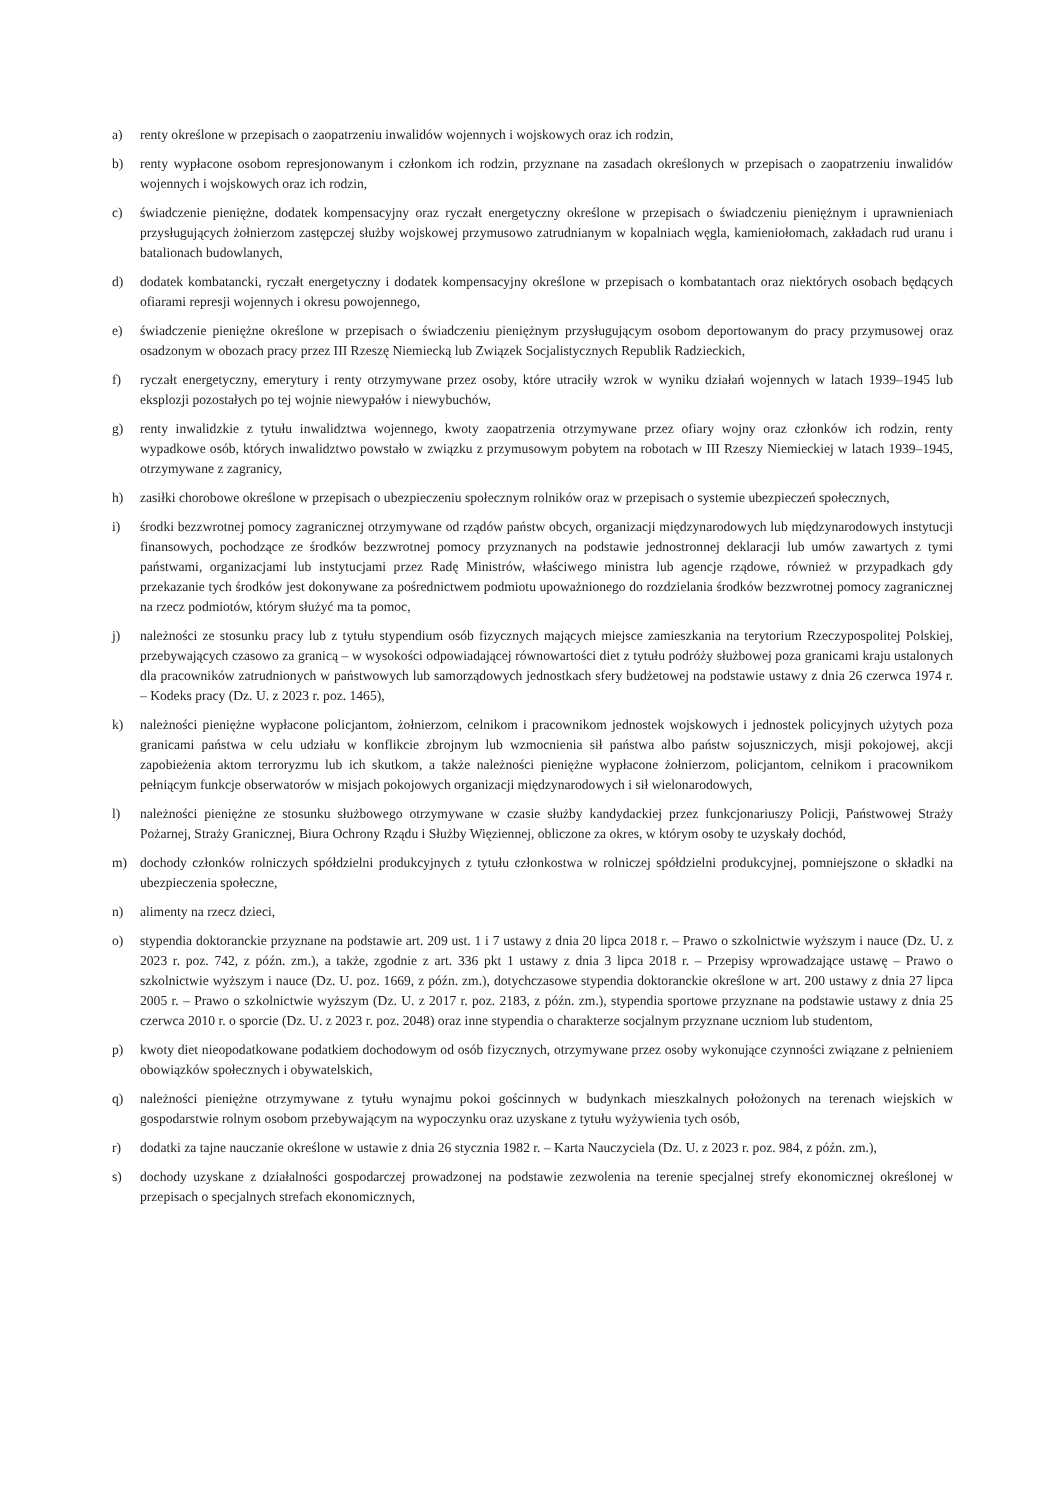a) renty określone w przepisach o zaopatrzeniu inwalidów wojennych i wojskowych oraz ich rodzin,
b) renty wypłacone osobom represjonowanym i członkom ich rodzin, przyznane na zasadach określonych w przepisach o zaopatrzeniu inwalidów wojennych i wojskowych oraz ich rodzin,
c) świadczenie pieniężne, dodatek kompensacyjny oraz ryczałt energetyczny określone w przepisach o świadczeniu pieniężnym i uprawnieniach przysługujących żołnierzom zastępczej służby wojskowej przymusowo zatrudnianym w kopalniach węgla, kamieniołomach, zakładach rud uranu i batalionach budowlanych,
d) dodatek kombatancki, ryczałt energetyczny i dodatek kompensacyjny określone w przepisach o kombatantach oraz niektórych osobach będących ofiarami represji wojennych i okresu powojennego,
e) świadczenie pieniężne określone w przepisach o świadczeniu pieniężnym przysługującym osobom deportowanym do pracy przymusowej oraz osadzonym w obozach pracy przez III Rzeszę Niemiecką lub Związek Socjalistycznych Republik Radzieckich,
f) ryczałt energetyczny, emerytury i renty otrzymywane przez osoby, które utraciły wzrok w wyniku działań wojennych w latach 1939–1945 lub eksplozji pozostałych po tej wojnie niewypałów i niewybuchów,
g) renty inwalidzkie z tytułu inwalidztwa wojennego, kwoty zaopatrzenia otrzymywane przez ofiary wojny oraz członków ich rodzin, renty wypadkowe osób, których inwalidztwo powstało w związku z przymusowym pobytem na robotach w III Rzeszy Niemieckiej w latach 1939–1945, otrzymywane z zagranicy,
h) zasiłki chorobowe określone w przepisach o ubezpieczeniu społecznym rolników oraz w przepisach o systemie ubezpieczeń społecznych,
i) środki bezzwrotnej pomocy zagranicznej otrzymywane od rządów państw obcych, organizacji międzynarodowych lub międzynarodowych instytucji finansowych, pochodzące ze środków bezzwrotnej pomocy przyznanych na podstawie jednostronnej deklaracji lub umów zawartych z tymi państwami, organizacjami lub instytucjami przez Radę Ministrów, właściwego ministra lub agencje rządowe, również w przypadkach gdy przekazanie tych środków jest dokonywane za pośrednictwem podmiotu upoważnionego do rozdzielania środków bezzwrotnej pomocy zagranicznej na rzecz podmiotów, którym służyć ma ta pomoc,
j) należności ze stosunku pracy lub z tytułu stypendium osób fizycznych mających miejsce zamieszkania na terytorium Rzeczypospolitej Polskiej, przebywających czasowo za granicą – w wysokości odpowiadającej równowartości diet z tytułu podróży służbowej poza granicami kraju ustalonych dla pracowników zatrudnionych w państwowych lub samorządowych jednostkach sfery budżetowej na podstawie ustawy z dnia 26 czerwca 1974 r. – Kodeks pracy (Dz. U. z 2023 r. poz. 1465),
k) należności pieniężne wypłacone policjantom, żołnierzom, celnikom i pracownikom jednostek wojskowych i jednostek policyjnych użytych poza granicami państwa w celu udziału w konflikcie zbrojnym lub wzmocnienia sił państwa albo państw sojuszniczych, misji pokojowej, akcji zapobieżenia aktom terroryzmu lub ich skutkom, a także należności pieniężne wypłacone żołnierzom, policjantom, celnikom i pracownikom pełniącym funkcje obserwatorów w misjach pokojowych organizacji międzynarodowych i sił wielonarodowych,
l) należności pieniężne ze stosunku służbowego otrzymywane w czasie służby kandydackiej przez funkcjonariuszy Policji, Państwowej Straży Pożarnej, Straży Granicznej, Biura Ochrony Rządu i Służby Więziennej, obliczone za okres, w którym osoby te uzyskały dochód,
m) dochody członków rolniczych spółdzielni produkcyjnych z tytułu członkostwa w rolniczej spółdzielni produkcyjnej, pomniejszone o składki na ubezpieczenia społeczne,
n) alimenty na rzecz dzieci,
o) stypendia doktoranckie przyznane na podstawie art. 209 ust. 1 i 7 ustawy z dnia 20 lipca 2018 r. – Prawo o szkolnictwie wyższym i nauce (Dz. U. z 2023 r. poz. 742, z późn. zm.), a także, zgodnie z art. 336 pkt 1 ustawy z dnia 3 lipca 2018 r. – Przepisy wprowadzające ustawę – Prawo o szkolnictwie wyższym i nauce (Dz. U. poz. 1669, z późn. zm.), dotychczasowe stypendia doktoranckie określone w art. 200 ustawy z dnia 27 lipca 2005 r. – Prawo o szkolnictwie wyższym (Dz. U. z 2017 r. poz. 2183, z późn. zm.), stypendia sportowe przyznane na podstawie ustawy z dnia 25 czerwca 2010 r. o sporcie (Dz. U. z 2023 r. poz. 2048) oraz inne stypendia o charakterze socjalnym przyznane uczniom lub studentom,
p) kwoty diet nieopodatkowane podatkiem dochodowym od osób fizycznych, otrzymywane przez osoby wykonujące czynności związane z pełnieniem obowiązków społecznych i obywatelskich,
q) należności pieniężne otrzymywane z tytułu wynajmu pokoi gościnnych w budynkach mieszkalnych położonych na terenach wiejskich w gospodarstwie rolnym osobom przebywającym na wypoczynku oraz uzyskane z tytułu wyżywienia tych osób,
r) dodatki za tajne nauczanie określone w ustawie z dnia 26 stycznia 1982 r. – Karta Nauczyciela (Dz. U. z 2023 r. poz. 984, z późn. zm.),
s) dochody uzyskane z działalności gospodarczej prowadzonej na podstawie zezwolenia na terenie specjalnej strefy ekonomicznej określonej w przepisach o specjalnych strefach ekonomicznych,